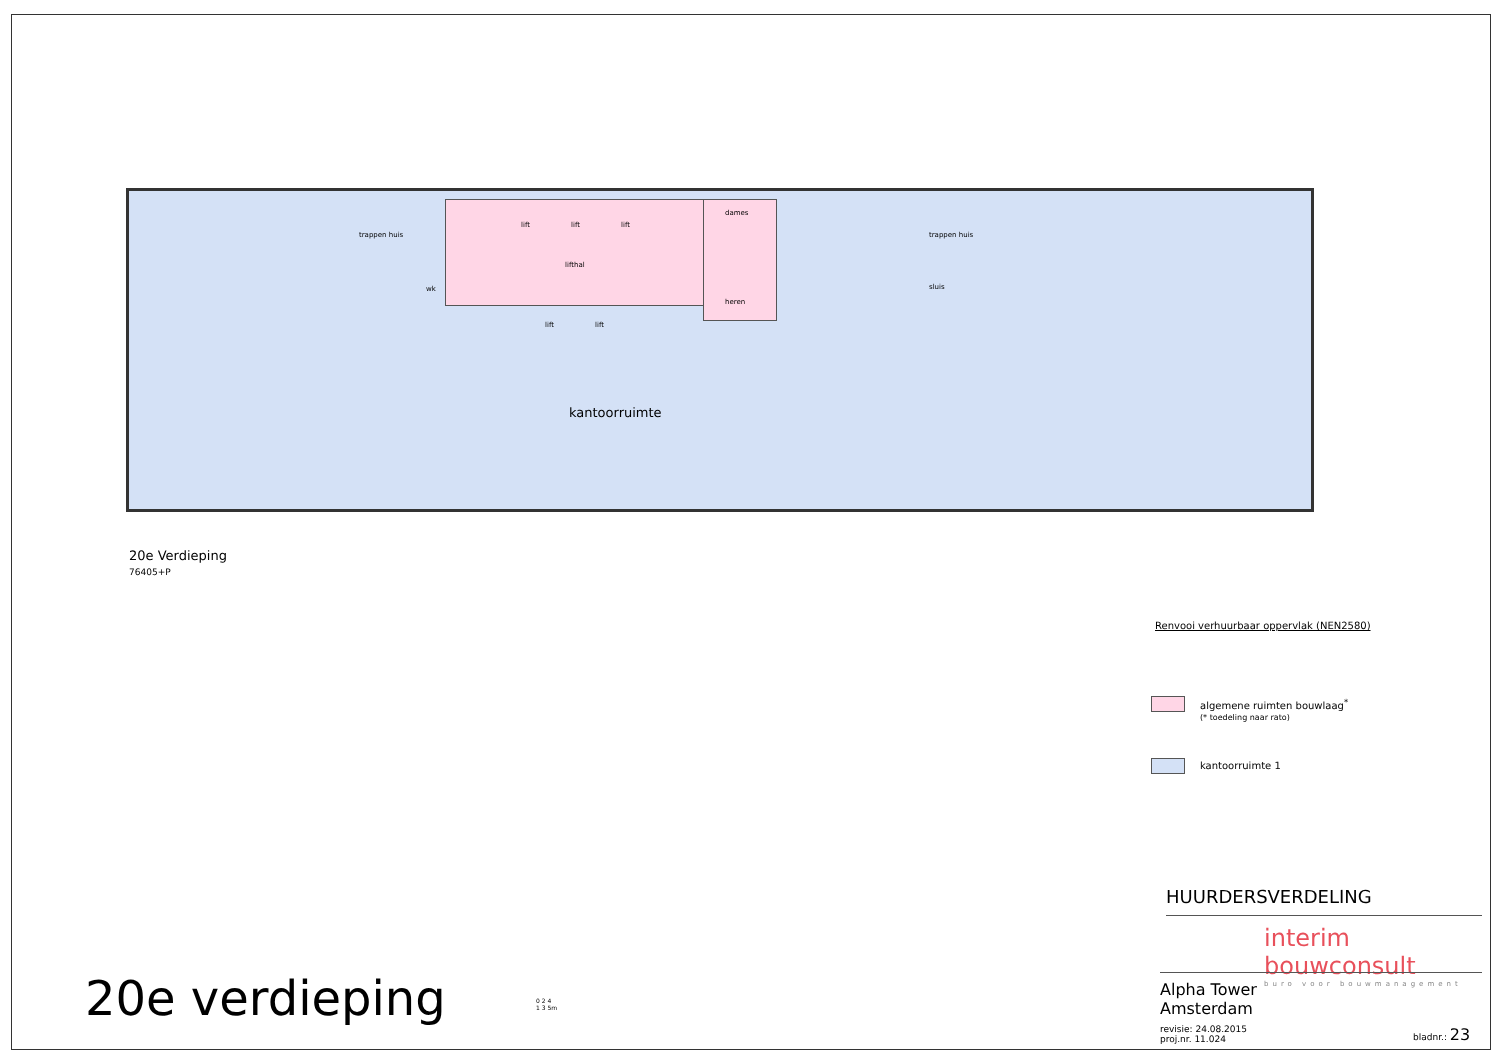kantoorruimte
lifthal
dames
heren
trappen huis trappen huis
sluis
wk
lift lift lift
lift lift
20e Verdieping
76405+P
Renvooi verhuurbaar oppervlak (NEN2580)
algemene ruimten bouwlaag<sup>*</sup>
(* toedeling naar rato)
kantoorruimte 1
20e verdieping
0 2 4
1 3 5m
HUURDERSVERDELING
interim bouwconsult
buro voor bouwmanagement
Alpha Tower
Amsterdam
revisie: 24.08.2015
proj.nr. 11.024
bladnr.: 23